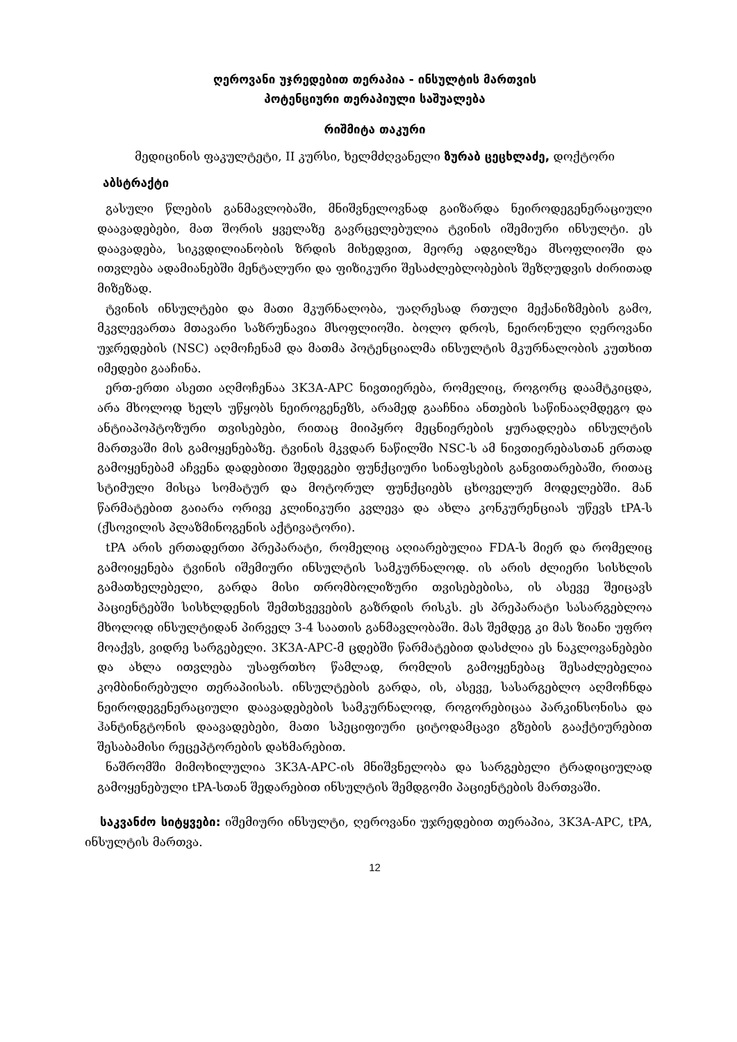ღეროვანი უჯრედებით თერაპია - ინსულტის მართვის
პოტენციური თერაპიული საშუალება
რიშმიტა თაკური
მედიცინის ფაკულტეტი, II კურსი, ხელმძღვანელი ზურაბ ცეცხლაძე, დოქტორი
აბსტრაქტი
გასული წლების განმავლობაში, მნიშვნელოვნად გაიზარდა ნეიროდეგენერაციული დაავადებები, მათ შორის ყველაზე გავრცელებულია ტვინის იშემიური ინსულტი. ეს დაავადება, სიკვდილიანობის ზრდის მიხედვით, მეორე ადგილზეა მსოფლიოში და ითვლება ადამიანებში მენტალური და ფიზიკური შესაძლებლობების შეზღუდვის ძირითად მიზეზად.
ტვინის ინსულტები და მათი მკურნალობა, უაღრესად რთული მექანიზმების გამო, მკვლევართა მთავარი საზრუნავია მსოფლიოში. ბოლო დროს, ნეირონული ღეროვანი უჯრედების (NSC) აღმოჩენამ და მათმა პოტენციალმა ინსულტის მკურნალობის კუთხით იმედები გააჩინა.
ერთ-ერთი ასეთი აღმოჩენაა 3K3A-APC ნივთიერება, რომელიც, როგორც დაამტკიცდა, არა მხოლოდ ხელს უწყობს ნეიროგენეზს, არამედ გააჩნია ანთების საწინააღმდეგო და ანტიაპოპტოზური თვისებები, რითაც მიიპყრო მეცნიერების ყურადღება ინსულტის მართვაში მის გამოყენებაზე. ტვინის მკვდარ ნაწილში NSC-ს ამ ნივთიერებასთან ერთად გამოყენებამ აჩვენა დადებითი შედეგები ფუნქციური სინაფსების განვითარებაში, რითაც სტიმული მისცა სომატურ და მოტორულ ფუნქციებს ცხოველურ მოდელებში. მან წარმატებით გაიარა ორივე კლინიკური კვლევა და ახლა კონკურენციას უწევს tPA-ს (ქსოვილის პლაზმინოგენის აქტივატორი).
tPA არის ერთადერთი პრეპარატი, რომელიც აღიარებულია FDA-ს მიერ და რომელიც გამოიყენება ტვინის იშემიური ინსულტის სამკურნალოდ. ის არის ძლიერი სისხლის გამათხელებელი, გარდა მისი თრომბოლიზური თვისებებისა, ის ასევე შეიცავს პაციენტებში სისხლდენის შემთხვევების გაზრდის რისკს. ეს პრეპარატი სასარგებლოა მხოლოდ ინსულტიდან პირველ 3-4 საათის განმავლობაში. მას შემდეგ კი მას ზიანი უფრო მოაქვს, ვიდრე სარგებელი. 3K3A-APC-მ ცდებში წარმატებით დასძლია ეს ნაკლოვანებები და ახლა ითვლება უსაფრთხო წამლად, რომლის გამოყენებაც შესაძლებელია კომბინირებული თერაპიისას. ინსულტების გარდა, ის, ასევე, სასარგებლო აღმოჩნდა ნეიროდეგენერაციული დაავადებების სამკურნალოდ, როგორებიცაა პარკინსონისა და ჰანტინგტონის დაავადებები, მათი სპეციფიური ციტოდამცავი გზების გააქტიურებით შესაბამისი რეცეპტორების დახმარებით.
ნაშრომში მიმოხილულია 3K3A-APC-ის მნიშვნელობა და სარგებელი ტრადიციულად გამოყენებული tPA-სთან შედარებით ინსულტის შემდგომი პაციენტების მართვაში.
საკვანძო სიტყვები: იშემიური ინსულტი, ღეროვანი უჯრედებით თერაპია, 3K3A-APC, tPA, ინსულტის მართვა.
12